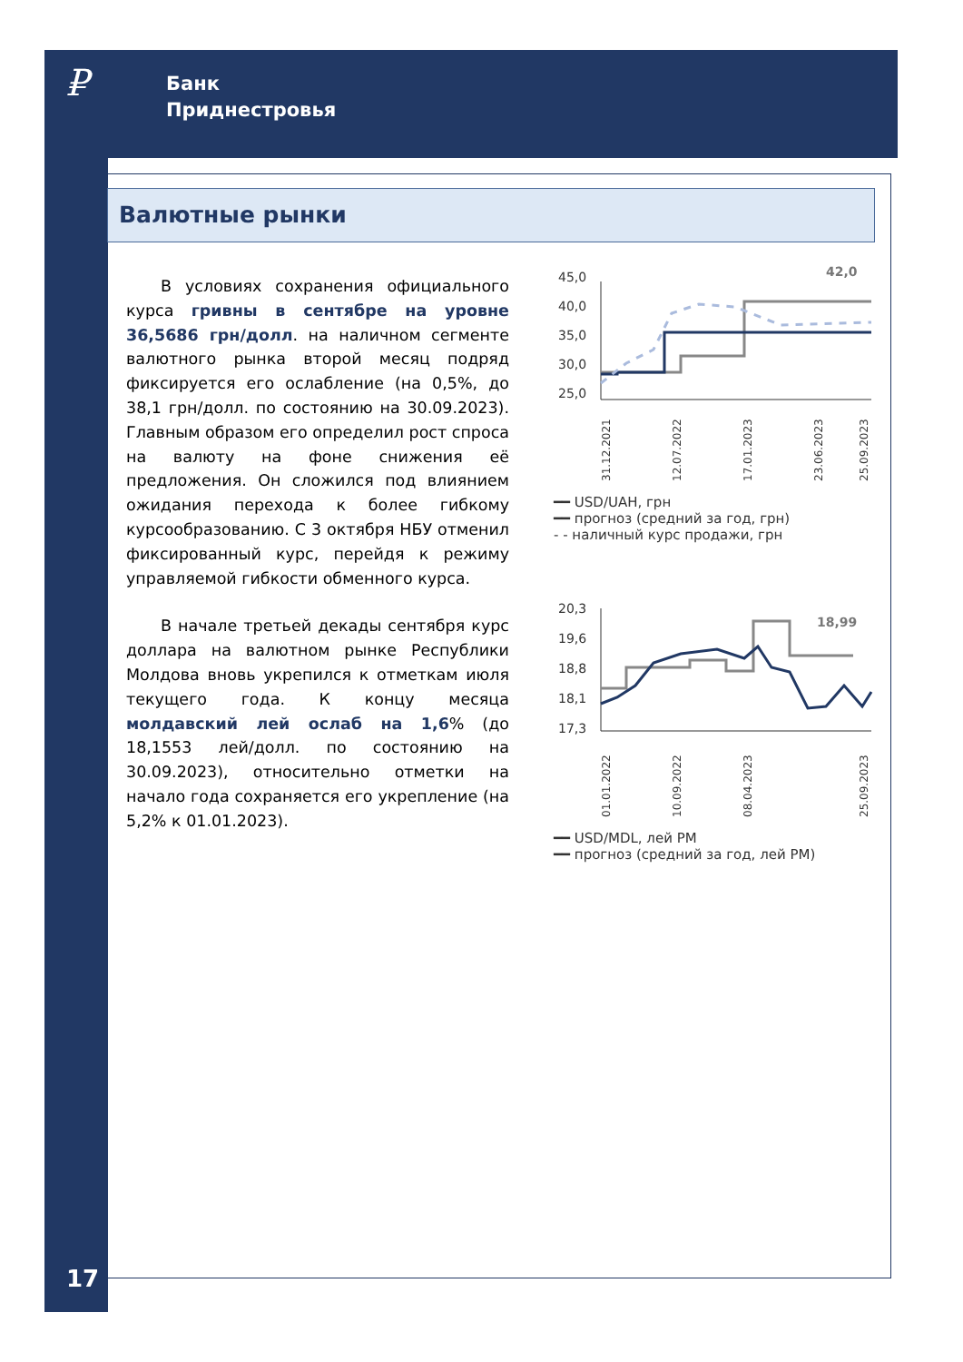₽
Банк
Приднестровья
Валютные рынки
В условиях сохранения официального курса гривны в сентябре на уровне 36,5686 грн/долл. на наличном сегменте валютного рынка второй месяц подряд фиксируется его ослабление (на 0,5%, до 38,1 грн/долл. по состоянию на 30.09.2023). Главным образом его определил рост спроса на валюту на фоне снижения её предложения. Он сложился под влиянием ожидания перехода к более гибкому курсообразованию. С 3 октября НБУ отменил фиксированный курс, перейдя к режиму управляемой гибкости обменного курса.
В начале третьей декады сентября курс доллара на валютном рынке Республики Молдова вновь укрепился к отметкам июля текущего года. К концу месяца молдавский лей ослаб на 1,6% (до 18,1553 лей/долл. по состоянию на 30.09.2023), относительно отметки на начало года сохраняется его укрепление (на 5,2% к 01.01.2023).
45,0
40,0
35,0
30,0
25,0
42,0
31.12.2021
12.07.2022
17.01.2023
23.06.2023
25.09.2023
━━ USD/UAH, грн
━━ прогноз (средний за год, грн)
- - наличный курс продажи, грн
20,3
19,6
18,8
18,1
17,3
18,99
01.01.2022
10.09.2022
08.04.2023
25.09.2023
━━ USD/MDL, лей РМ
━━ прогноз (средний за год, лей РМ)
17